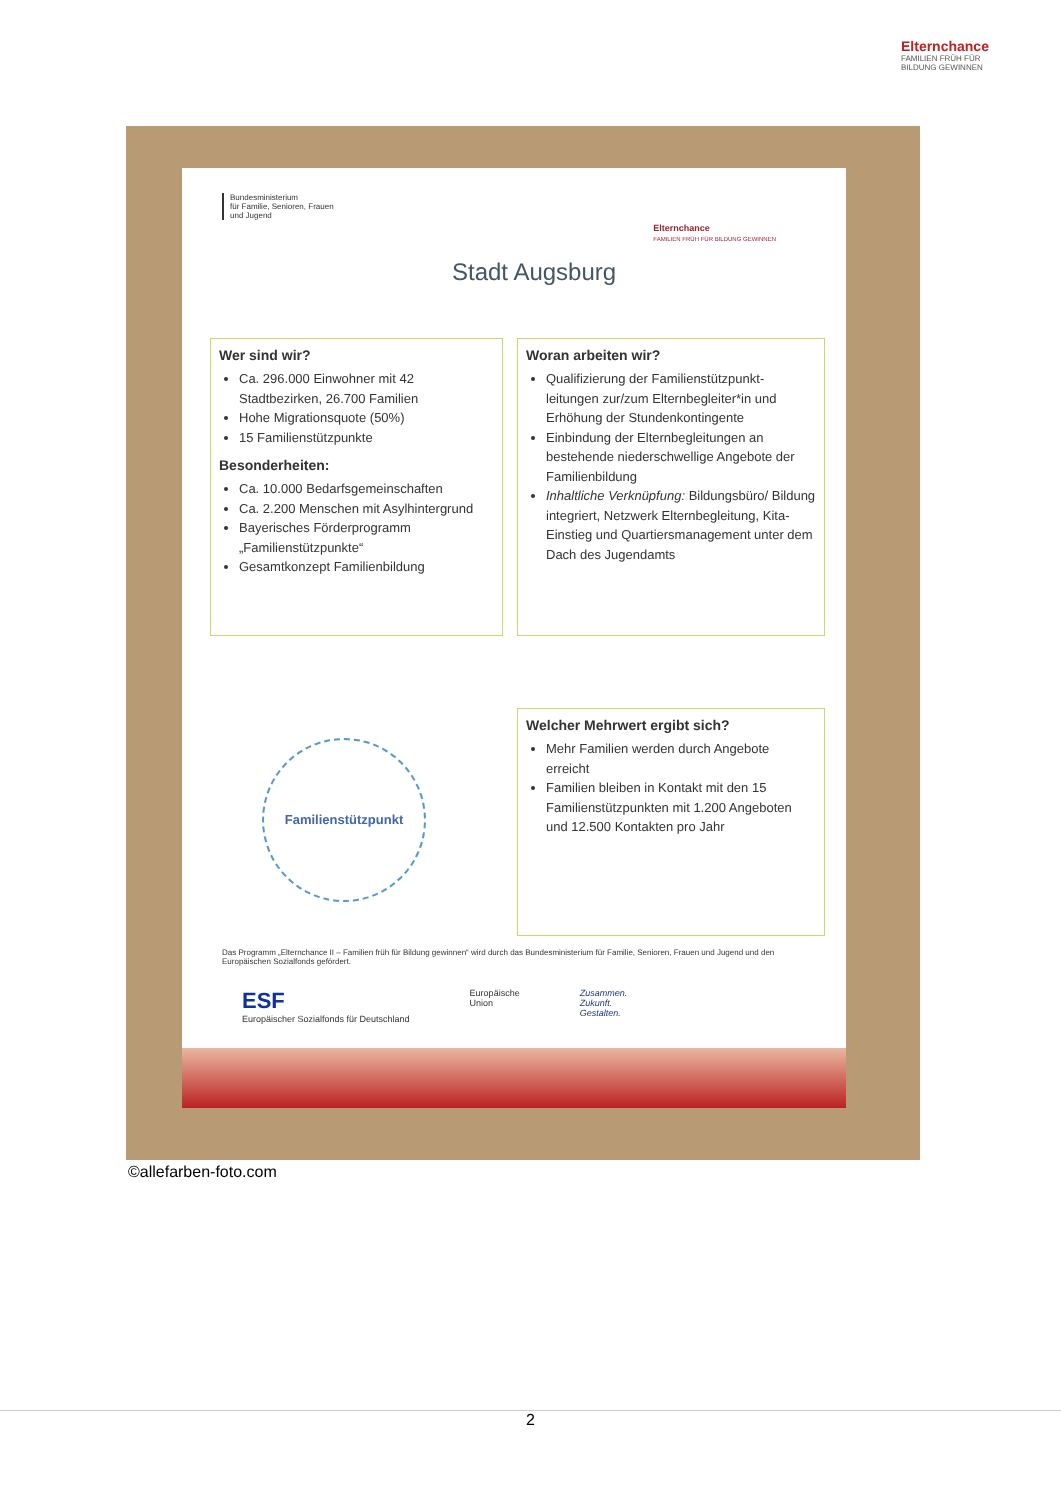Elternchance
FAMILIEN FRÜH FÜR BILDUNG GEWINNEN
Bundesministerium
für Familie, Senioren, Frauen
und Jugend
Elternchance
FAMILIEN FRÜH FÜR BILDUNG GEWINNEN
Stadt Augsburg
Wer sind wir?
Ca. 296.000 Einwohner mit 42 Stadtbezirken, 26.700 Familien
Hohe Migrationsquote (50%)
15 Familienstützpunkte
Besonderheiten:
Ca. 10.000 Bedarfsgemeinschaften
Ca. 2.200 Menschen mit Asylhintergrund
Bayerisches Förderprogramm „Familienstützpunkte“
Gesamtkonzept Familienbildung
Woran arbeiten wir?
Qualifizierung der Familienstützpunkt-leitungen zur/zum Elternbegleiter*in und Erhöhung der Stundenkontingente
Einbindung der Elternbegleitungen an bestehende niederschwellige Angebote der Familienbildung
Inhaltliche Verknüpfung: Bildungsbüro/ Bildung integriert, Netzwerk Elternbegleitung, Kita-Einstieg und Quartiersmanagement unter dem Dach des Jugendamts
Familienstützpunkt
Welcher Mehrwert ergibt sich?
Mehr Familien werden durch Angebote erreicht
Familien bleiben in Kontakt mit den 15 Familienstützpunkten mit 1.200 Angeboten und 12.500 Kontakten pro Jahr
Das Programm „Elternchance II – Familien früh für Bildung gewinnen“ wird durch das Bundesministerium für Familie, Senioren, Frauen und Jugend und den Europäischen Sozialfonds gefördert.
ESF
Europäischer Sozialfonds für Deutschland
Europäische
Union
Zusammen.
Zukunft.
Gestalten.
©allefarben-foto.com
2